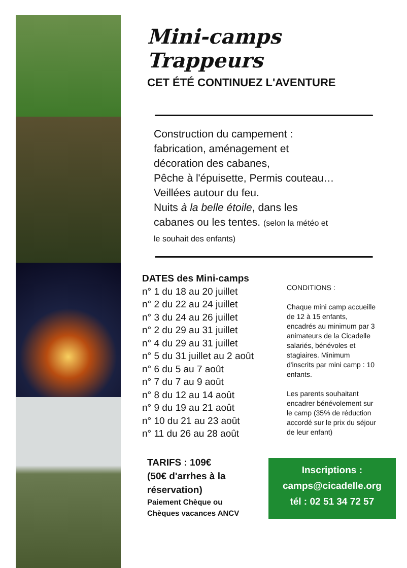Mini-camps Trappeurs
CET ÉTÉ CONTINUEZ L'AVENTURE
Construction du campement :
fabrication, aménagement et
décoration des cabanes,
Pêche à l'épuisette, Permis couteau…
Veillées autour du feu.
Nuits à la belle étoile, dans les
cabanes ou les tentes. (selon la météo et
le souhait des enfants)
DATES des Mini-camps
n° 1 du 18 au 20 juillet
n° 2 du 22 au 24 juillet
n° 3 du 24 au 26 juillet
n° 2 du 29 au 31 juillet
n° 4 du 29 au 31 juillet
n° 5 du 31 juillet au 2 août
n° 6 du 5 au 7 août
n° 7 du 7 au 9 août
n° 8 du 12 au 14 août
n° 9 du 19 au 21 août
n° 10 du 21 au 23 août
n° 11 du 26 au 28 août
CONDITIONS :
Chaque mini camp accueille de 12 à 15 enfants, encadrés au minimum par 3 animateurs de la Cicadelle salariés, bénévoles et stagiaires. Minimum d'inscrits par mini camp : 10 enfants.
Les parents souhaitant encadrer bénévolement sur le camp (35% de réduction accordé sur le prix du séjour de leur enfant)
TARIFS : 109€
(50€ d'arrhes à la réservation)
Paiement Chèque ou
Chèques vacances ANCV
Inscriptions :
camps@cicadelle.org
tél : 02 51 34 72 57